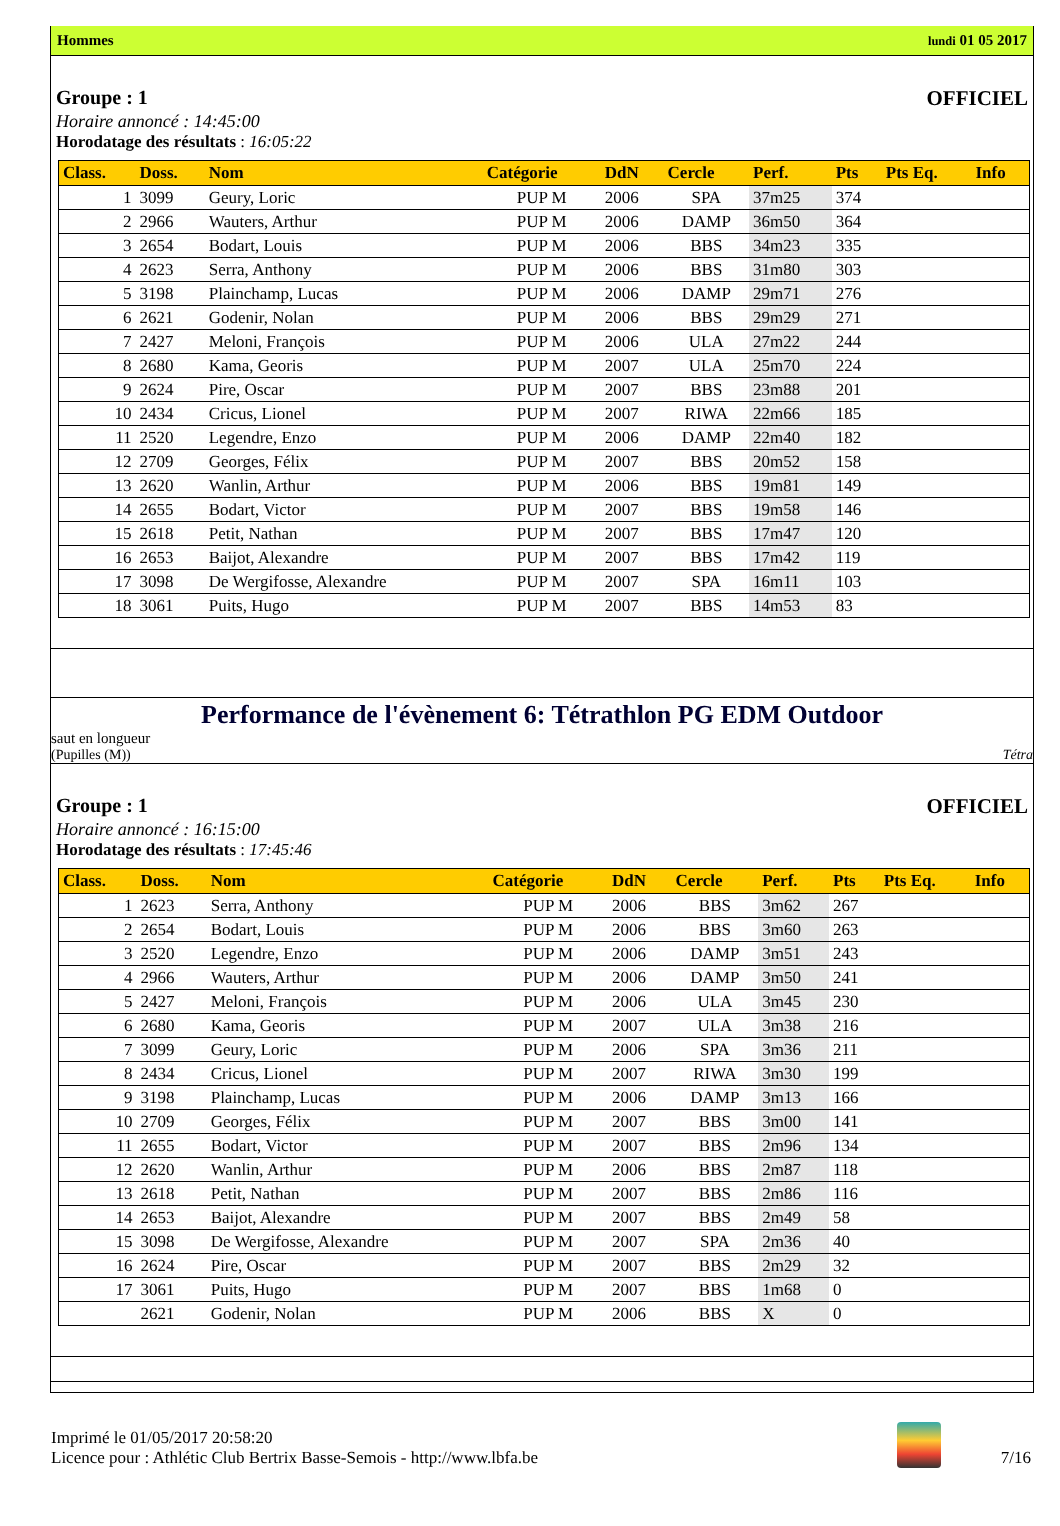Hommes lundi 01 05 2017
Groupe : 1 OFFICIEL
Horaire annoncé : 14:45:00
Horodatage des résultats : 16:05:22
| Class. | Doss. | Nom | Catégorie | DdN | Cercle | Perf. | Pts | Pts Eq. | Info |
| --- | --- | --- | --- | --- | --- | --- | --- | --- | --- |
| 1 | 3099 | Geury, Loric | PUP M | 2006 | SPA | 37m25 | 374 | | |
| 2 | 2966 | Wauters, Arthur | PUP M | 2006 | DAMP | 36m50 | 364 | | |
| 3 | 2654 | Bodart, Louis | PUP M | 2006 | BBS | 34m23 | 335 | | |
| 4 | 2623 | Serra, Anthony | PUP M | 2006 | BBS | 31m80 | 303 | | |
| 5 | 3198 | Plainchamp, Lucas | PUP M | 2006 | DAMP | 29m71 | 276 | | |
| 6 | 2621 | Godenir, Nolan | PUP M | 2006 | BBS | 29m29 | 271 | | |
| 7 | 2427 | Meloni, François | PUP M | 2006 | ULA | 27m22 | 244 | | |
| 8 | 2680 | Kama, Georis | PUP M | 2007 | ULA | 25m70 | 224 | | |
| 9 | 2624 | Pire, Oscar | PUP M | 2007 | BBS | 23m88 | 201 | | |
| 10 | 2434 | Cricus, Lionel | PUP M | 2007 | RIWA | 22m66 | 185 | | |
| 11 | 2520 | Legendre, Enzo | PUP M | 2006 | DAMP | 22m40 | 182 | | |
| 12 | 2709 | Georges, Félix | PUP M | 2007 | BBS | 20m52 | 158 | | |
| 13 | 2620 | Wanlin, Arthur | PUP M | 2006 | BBS | 19m81 | 149 | | |
| 14 | 2655 | Bodart, Victor | PUP M | 2007 | BBS | 19m58 | 146 | | |
| 15 | 2618 | Petit, Nathan | PUP M | 2007 | BBS | 17m47 | 120 | | |
| 16 | 2653 | Baijot, Alexandre | PUP M | 2007 | BBS | 17m42 | 119 | | |
| 17 | 3098 | De Wergifosse, Alexandre | PUP M | 2007 | SPA | 16m11 | 103 | | |
| 18 | 3061 | Puits, Hugo | PUP M | 2007 | BBS | 14m53 | 83 | | |
Performance de l'évènement 6: Tétrathlon PG EDM Outdoor
saut en longueur
(Pupilles (M)) Tétra
Groupe : 1 OFFICIEL
Horaire annoncé : 16:15:00
Horodatage des résultats : 17:45:46
| Class. | Doss. | Nom | Catégorie | DdN | Cercle | Perf. | Pts | Pts Eq. | Info |
| --- | --- | --- | --- | --- | --- | --- | --- | --- | --- |
| 1 | 2623 | Serra, Anthony | PUP M | 2006 | BBS | 3m62 | 267 | | |
| 2 | 2654 | Bodart, Louis | PUP M | 2006 | BBS | 3m60 | 263 | | |
| 3 | 2520 | Legendre, Enzo | PUP M | 2006 | DAMP | 3m51 | 243 | | |
| 4 | 2966 | Wauters, Arthur | PUP M | 2006 | DAMP | 3m50 | 241 | | |
| 5 | 2427 | Meloni, François | PUP M | 2006 | ULA | 3m45 | 230 | | |
| 6 | 2680 | Kama, Georis | PUP M | 2007 | ULA | 3m38 | 216 | | |
| 7 | 3099 | Geury, Loric | PUP M | 2006 | SPA | 3m36 | 211 | | |
| 8 | 2434 | Cricus, Lionel | PUP M | 2007 | RIWA | 3m30 | 199 | | |
| 9 | 3198 | Plainchamp, Lucas | PUP M | 2006 | DAMP | 3m13 | 166 | | |
| 10 | 2709 | Georges, Félix | PUP M | 2007 | BBS | 3m00 | 141 | | |
| 11 | 2655 | Bodart, Victor | PUP M | 2007 | BBS | 2m96 | 134 | | |
| 12 | 2620 | Wanlin, Arthur | PUP M | 2006 | BBS | 2m87 | 118 | | |
| 13 | 2618 | Petit, Nathan | PUP M | 2007 | BBS | 2m86 | 116 | | |
| 14 | 2653 | Baijot, Alexandre | PUP M | 2007 | BBS | 2m49 | 58 | | |
| 15 | 3098 | De Wergifosse, Alexandre | PUP M | 2007 | SPA | 2m36 | 40 | | |
| 16 | 2624 | Pire, Oscar | PUP M | 2007 | BBS | 2m29 | 32 | | |
| 17 | 3061 | Puits, Hugo | PUP M | 2007 | BBS | 1m68 | 0 | | |
| | 2621 | Godenir, Nolan | PUP M | 2006 | BBS | X | 0 | | |
Imprimé le 01/05/2017 20:58:20
Licence pour : Athlétic Club Bertrix Basse-Semois - http://www.lbfa.be
7/16